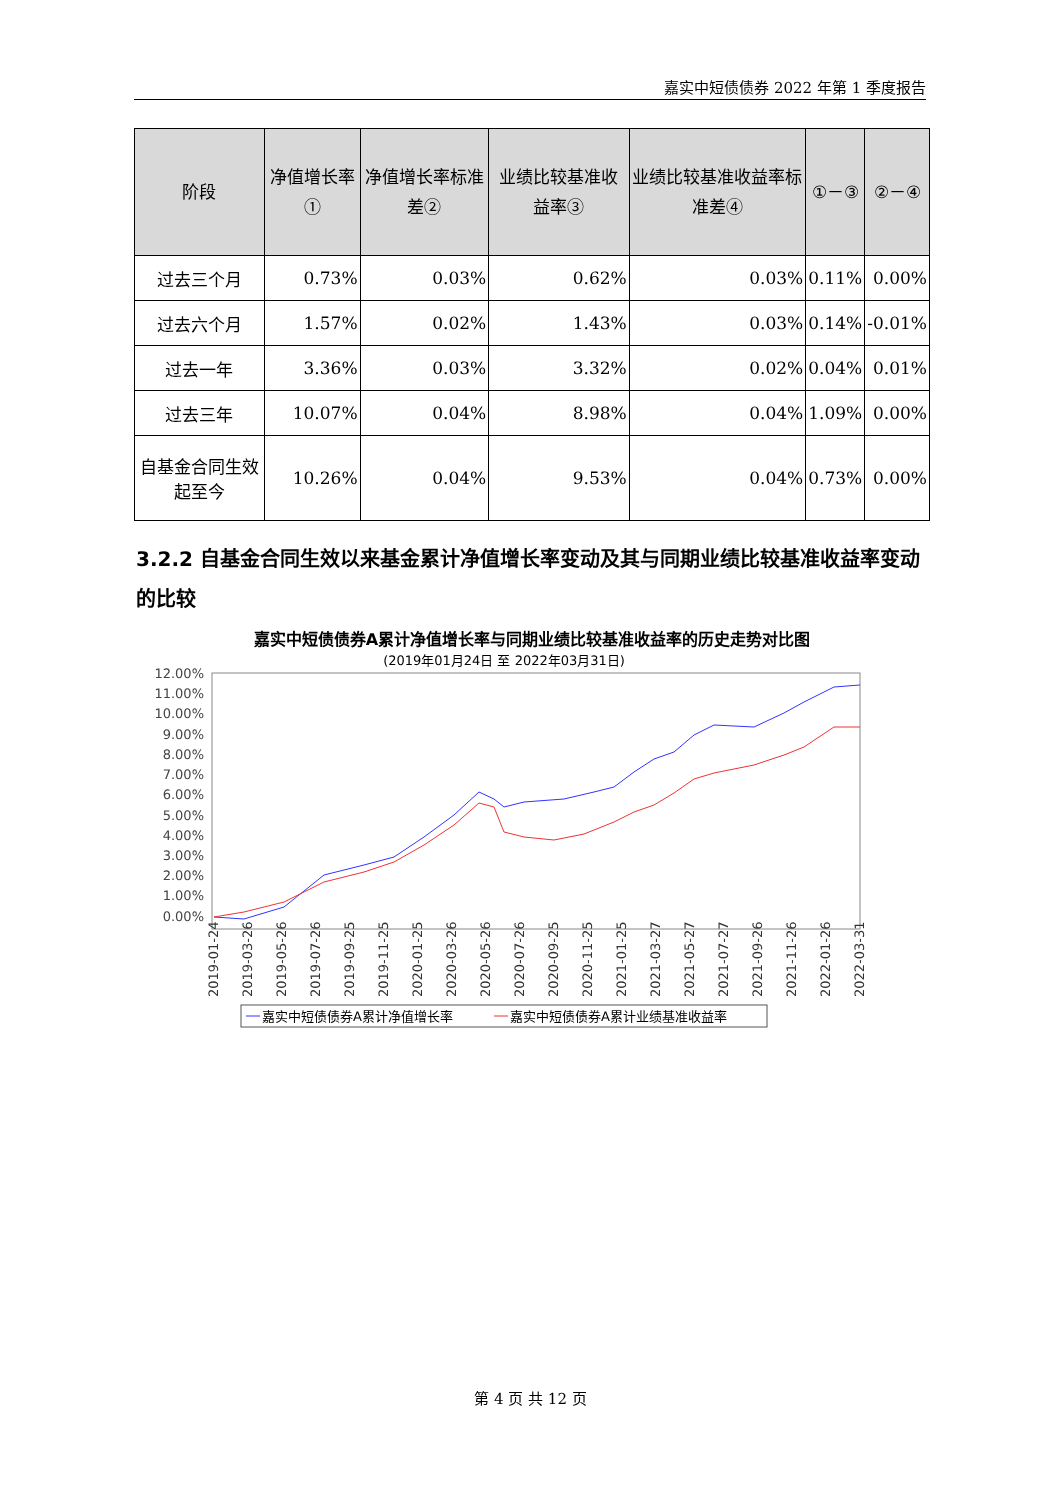嘉实中短债债券 2022 年第 1 季度报告
| 阶段 | 净值增长率① | 净值增长率标准差② | 业绩比较基准收益率③ | 业绩比较基准收益率标准差④ | ①－③ | ②－④ |
| --- | --- | --- | --- | --- | --- | --- |
| 过去三个月 | 0.73% | 0.03% | 0.62% | 0.03% | 0.11% | 0.00% |
| 过去六个月 | 1.57% | 0.02% | 1.43% | 0.03% | 0.14% | -0.01% |
| 过去一年 | 3.36% | 0.03% | 3.32% | 0.02% | 0.04% | 0.01% |
| 过去三年 | 10.07% | 0.04% | 8.98% | 0.04% | 1.09% | 0.00% |
| 自基金合同生效起至今 | 10.26% | 0.04% | 9.53% | 0.04% | 0.73% | 0.00% |
3.2.2 自基金合同生效以来基金累计净值增长率变动及其与同期业绩比较基准收益率变动的比较
嘉实中短债债券A累计净值增长率与同期业绩比较基准收益率的历史走势对比图
(2019年01月24日 至 2022年03月31日)
12.00%
11.00%
10.00%
9.00%
8.00%
7.00%
6.00%
5.00%
4.00%
3.00%
2.00%
1.00%
0.00%
2019-01-24
2019-03-26
2019-05-26
2019-07-26
2019-09-25
2019-11-25
2020-01-25
2020-03-26
2020-05-26
2020-07-26
2020-09-25
2020-11-25
2021-01-25
2021-03-27
2021-05-27
2021-07-27
2021-09-26
2021-11-26
2022-01-26
2022-03-31
嘉实中短债债券A累计净值增长率
嘉实中短债债券A累计业绩基准收益率
第 4 页 共 12 页